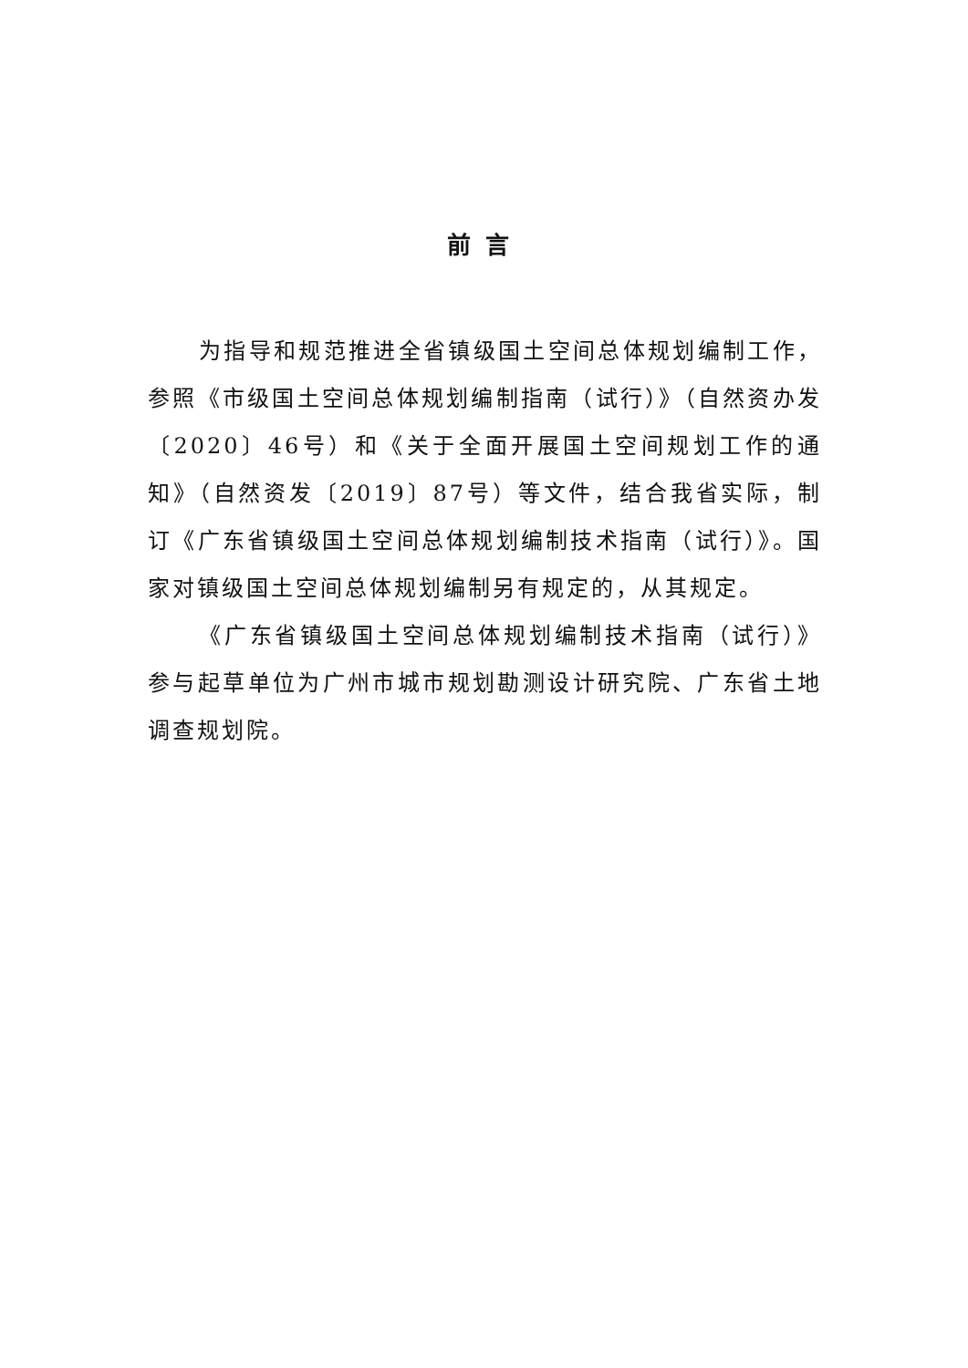前言
为指导和规范推进全省镇级国土空间总体规划编制工作，参照《市级国土空间总体规划编制指南（试行）》（自然资办发〔2020〕46号）和《关于全面开展国土空间规划工作的通知》（自然资发〔2019〕87号）等文件，结合我省实际，制订《广东省镇级国土空间总体规划编制技术指南（试行）》。国家对镇级国土空间总体规划编制另有规定的，从其规定。
《广东省镇级国土空间总体规划编制技术指南（试行）》参与起草单位为广州市城市规划勘测设计研究院、广东省土地调查规划院。